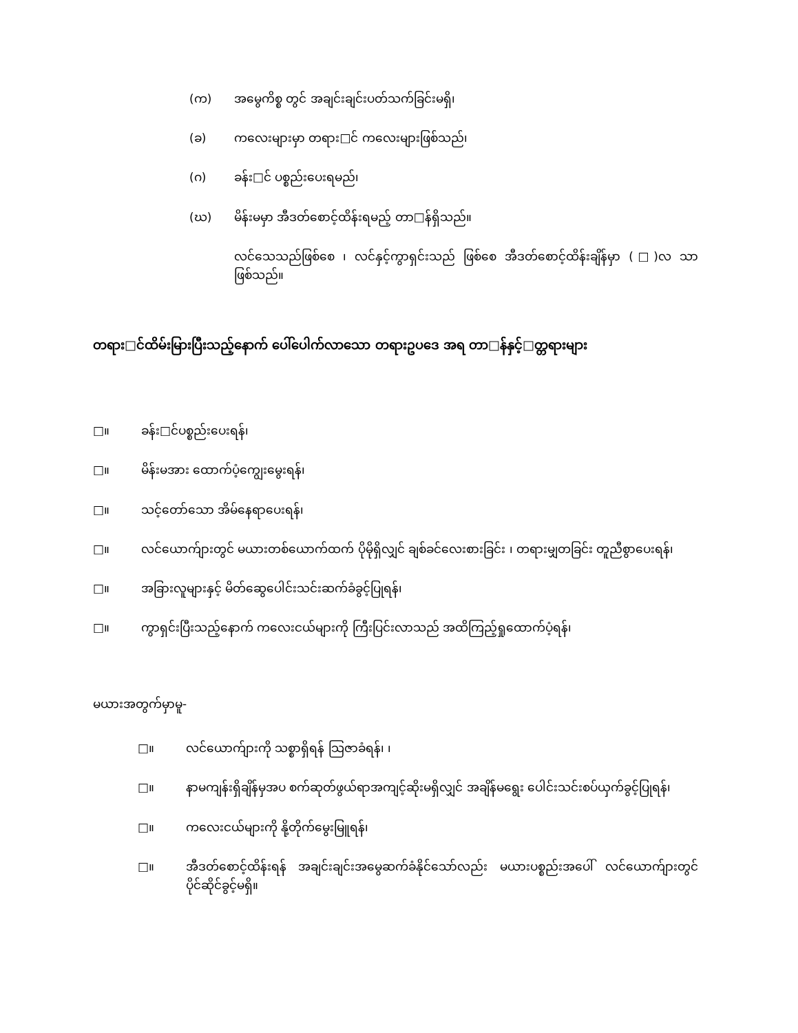(က) အမွေကိစ္စ တွင် အချင်းချင်းပတ်သက်ခြင်းမရှိ၊
(ခ) ကလေးများမှာ တရား□င် ကလေးများဖြစ်သည်၊
(ဂ) ခန်း□င် ပစ္စည်းပေးရမည်၊
(ဃ) မိန်းမမှာ အီဒတ်စောင့်ထိန်းရမည့် တာ□န်ရှိသည်။
လင်သေသည်ဖြစ်စေ ၊ လင်နှင့်ကွာရှင်းသည် ဖြစ်စေ အီဒတ်စောင့်ထိန်းချိန်မှာ (□)လ သာ ဖြစ်သည်။
တရား□င်ထိမ်းမြားပြီးသည့်နောက် ပေါ်ပေါက်လာသော တရားဥပဒေ အရ တာ□န်နှင့်□တ္တရားများ
□။ ခန်း□င်ပစ္စည်းပေးရန်၊
□။ မိန်းမအား ထောက်ပံ့ကျွေးမွေးရန်၊
□။ သင့်တော်သော အိမ်နေရာပေးရန်၊
□။ လင်ယောက်ျားတွင် မယားတစ်ယောက်ထက် ပိုမိုရှိလျှင် ချစ်ခင်လေးစားခြင်း ၊ တရားမျှတခြင်း တူညီစွာပေးရန်၊
□။ အခြားလူများနှင့် မိတ်ဆွေပေါင်းသင်းဆက်ခံခွင့်ပြုရန်၊
□။ ကွာရှင်းပြီးသည့်နောက် ကလေးငယ်များကို ကြီးပြင်းလာသည် အထိကြည့်ရှုထောက်ပံ့ရန်၊
မယားအတွက်မှာမူ-
□။ လင်ယောက်ျားကို သစ္စာရှိရန် သြဇာခံရန်၊ ၊
□။ နာမကျန်းရှိချိန်မှအပ စက်ဆုတ်ဖွယ်ရာအကျင့်ဆိုးမရှိလျှင် အချိန်မရွေး ပေါင်းသင်းစပ်ယှက်ခွင့်ပြုရန်၊
□။ ကလေးငယ်များကို နို့တိုက်မွေးမြူရန်၊
□။ အီဒတ်စောင့်ထိန်းရန် အချင်းချင်းအမွေဆက်ခံနိုင်သော်လည်း မယားပစ္စည်းအပေါ် လင်ယောက်ျားတွင် ပိုင်ဆိုင်ခွင့်မရှိ။